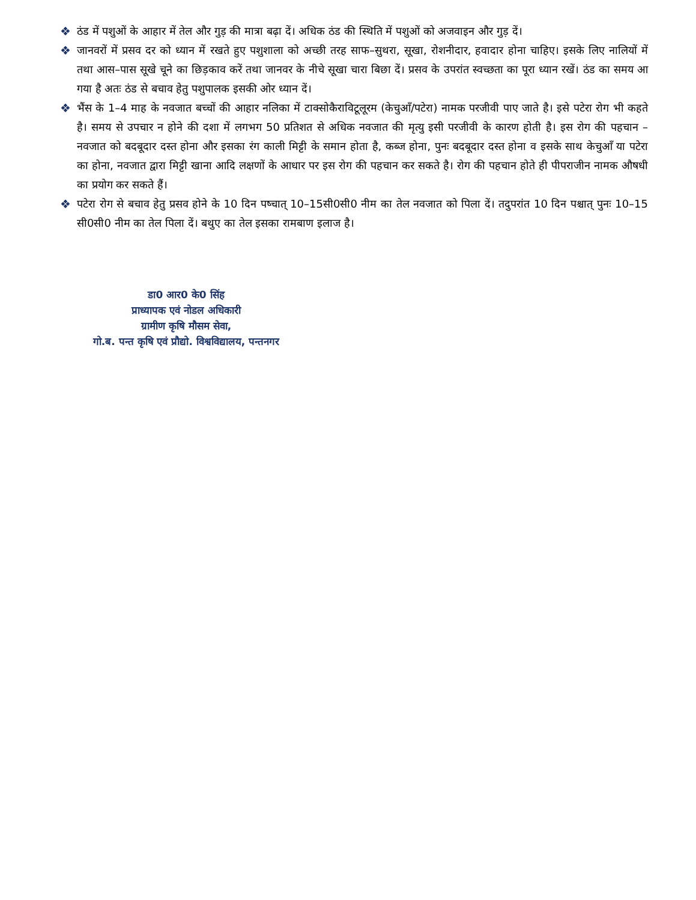❖ ठंड में पशुओं के आहार में तेल और गुड़ की मात्रा बढ़ा दें। अधिक ठंड की स्थिति में पशुओं को अजवाइन और गुड़ दें।
❖ जानवरों में प्रसव दर को ध्यान में रखते हुए पशुशाला को अच्छी तरह साफ–सुथरा, सूखा, रोशनीदार, हवादार होना चाहिए। इसके लिए नालियों में तथा आस–पास सूखे चूने का छिड़काव करें तथा जानवर के नीचे सूखा चारा बिछा दें। प्रसव के उपरांत स्वच्छता का पूरा ध्यान रखें। ठंड का समय आ गया है अतः ठंड से बचाव हेतु पशुपालक इसकी ओर ध्यान दें।
❖ भैंस के 1–4 माह के नवजात बच्चों की आहार नलिका में टाक्सोकैराविटूलूरम (केचुआँ/पटेरा) नामक परजीवी पाए जाते है। इसे पटेरा रोग भी कहते है। समय से उपचार न होने की दशा में लगभग 50 प्रतिशत से अधिक नवजात की मृत्यु इसी परजीवी के कारण होती है। इस रोग की पहचान – नवजात को बदबूदार दस्त होना और इसका रंग काली मिट्टी के समान होता है, कब्ज होना, पुनः बदबूदार दस्त होना व इसके साथ केचुआँ या पटेरा का होना, नवजात द्वारा मिट्टी खाना आदि लक्षणों के आधार पर इस रोग की पहचान कर सकते है। रोग की पहचान होते ही पीपराजीन नामक औषधी का प्रयोग कर सकते हैं।
❖ पटेरा रोग से बचाव हेतु प्रसव होने के 10 दिन पष्चात् 10–15सी0सी0 नीम का तेल नवजात को पिला दें। तदुपरांत 10 दिन पश्चात् पुनः 10–15 सी0सी0 नीम का तेल पिला दें। बथुए का तेल इसका रामबाण इलाज है।
डा0 आर0 के0 सिंह
प्राध्यापक एवं नोडल अधिकारी
ग्रामीण कृषि मौसम सेवा,
गो.ब. पन्त कृषि एवं प्रौद्यो. विश्वविद्यालय, पन्तनगर